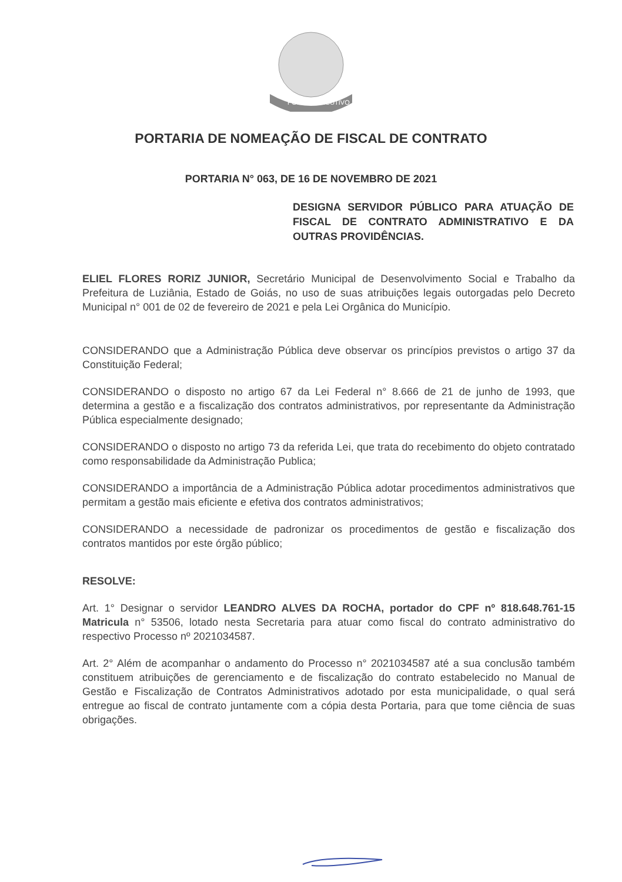PODER EXECUTIVO
PORTARIA DE NOMEAÇÃO DE FISCAL DE CONTRATO
PORTARIA N° 063, DE 16 DE NOVEMBRO DE 2021
DESIGNA SERVIDOR PÚBLICO PARA ATUAÇÃO DE FISCAL DE CONTRATO ADMINISTRATIVO E DA OUTRAS PROVIDÊNCIAS.
ELIEL FLORES RORIZ JUNIOR, Secretário Municipal de Desenvolvimento Social e Trabalho da Prefeitura de Luziânia, Estado de Goiás, no uso de suas atribuições legais outorgadas pelo Decreto Municipal n° 001 de 02 de fevereiro de 2021 e pela Lei Orgânica do Município.
CONSIDERANDO que a Administração Pública deve observar os princípios previstos o artigo 37 da Constituição Federal;
CONSIDERANDO o disposto no artigo 67 da Lei Federal n° 8.666 de 21 de junho de 1993, que determina a gestão e a fiscalização dos contratos administrativos, por representante da Administração Pública especialmente designado;
CONSIDERANDO o disposto no artigo 73 da referida Lei, que trata do recebimento do objeto contratado como responsabilidade da Administração Publica;
CONSIDERANDO a importância de a Administração Pública adotar procedimentos administrativos que permitam a gestão mais eficiente e efetiva dos contratos administrativos;
CONSIDERANDO a necessidade de padronizar os procedimentos de gestão e fiscalização dos contratos mantidos por este órgão público;
RESOLVE:
Art. 1° Designar o servidor LEANDRO ALVES DA ROCHA, portador do CPF nº 818.648.761-15 Matricula n° 53506, lotado nesta Secretaria para atuar como fiscal do contrato administrativo do respectivo Processo nº 2021034587.
Art. 2° Além de acompanhar o andamento do Processo n° 2021034587 até a sua conclusão também constituem atribuições de gerenciamento e de fiscalização do contrato estabelecido no Manual de Gestão e Fiscalização de Contratos Administrativos adotado por esta municipalidade, o qual será entregue ao fiscal de contrato juntamente com a cópia desta Portaria, para que tome ciência de suas obrigações.